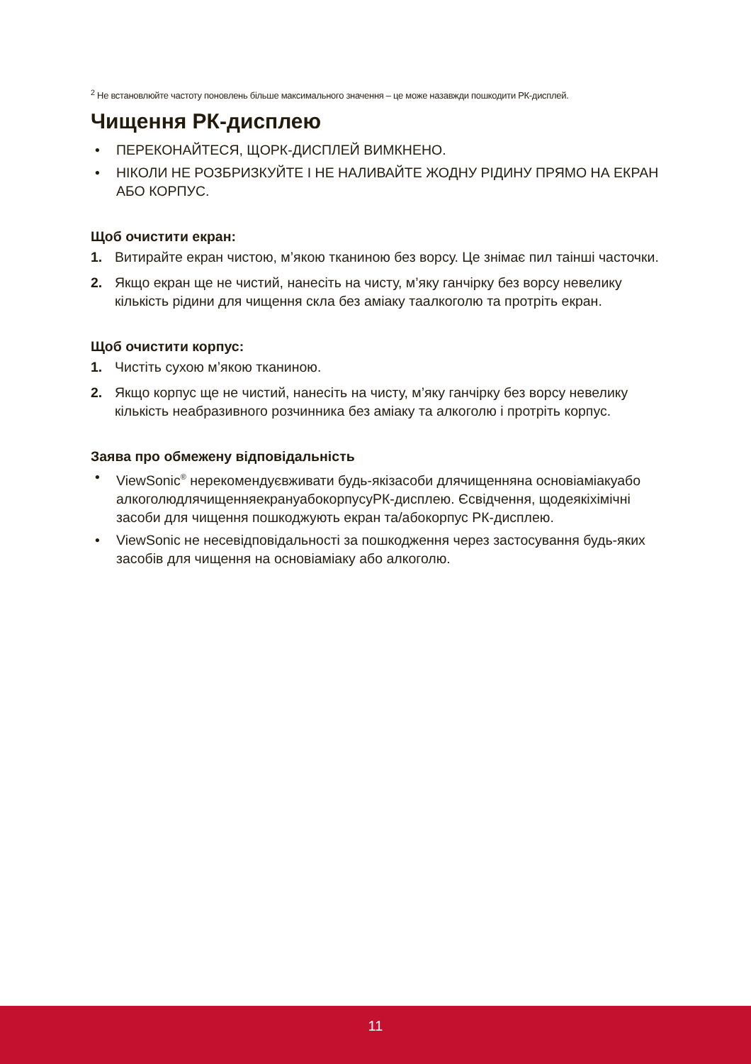<sup>2</sup> Не встановлюйте частоту поновлень більше максимального значення – це може назавжди пошкодити РК-дисплей.
Чищення РК-дисплею
• ПЕРЕКОНАЙТЕСЯ, ЩОРК-ДИСПЛЕЙ ВИМКНЕНО.
• НІКОЛИ НЕ РОЗБРИЗКУЙТЕ І НЕ НАЛИВАЙТЕ ЖОДНУ РІДИНУ ПРЯМО НА ЕКРАН АБО КОРПУС.
Щоб очистити екран:
1. Витирайте екран чистою, м’якою тканиною без ворсу. Це знімає пил таінші часточки.
2. Якщо екран ще не чистий, нанесіть на чисту, м’яку ганчірку без ворсу невелику кількість рідини для чищення скла без аміаку таалкоголю та протріть екран.
Щоб очистити корпус:
1. Чистіть сухою м’якою тканиною.
2. Якщо корпус ще не чистий, нанесіть на чисту, м’яку ганчірку без ворсу невелику кількість неабразивного розчинника без аміаку та алкоголю і протріть корпус.
Заява про обмежену відповідальність
• ViewSonic<sup>®</sup> нерекомендуєвживати будь-якізасоби длячищенняна основіаміакуабо алкоголюдлячищенняекрануабокорпусуРК-дисплею. Єсвідчення, щодеякіхімічні засоби для чищення пошкоджують екран та/абокорпус РК-дисплею.
• ViewSonic не несевідповідальності за пошкодження через застосування будь-яких засобів для чищення на основіаміаку або алкоголю.
11